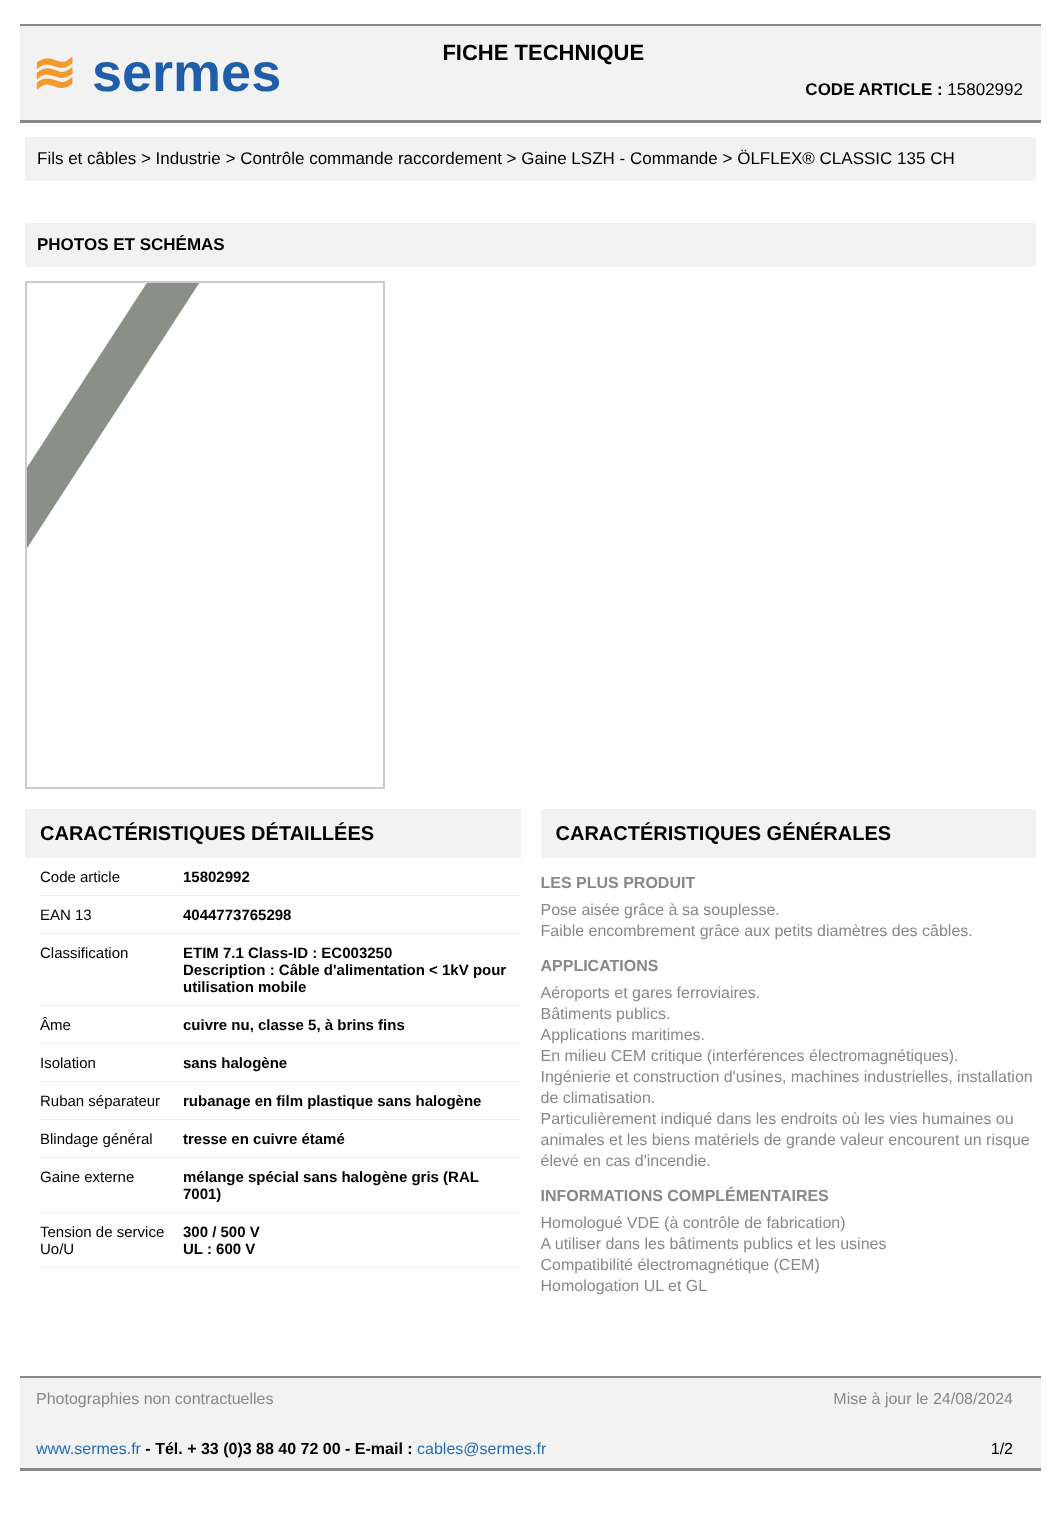≋ sermes
FICHE TECHNIQUE
CODE ARTICLE : 15802992
Fils et câbles > Industrie > Contrôle commande raccordement > Gaine LSZH - Commande > ÖLFLEX® CLASSIC 135 CH
PHOTOS ET SCHÉMAS
CARACTÉRISTIQUES DÉTAILLÉES
| Code article | 15802992 |
| EAN 13 | 4044773765298 |
| Classification | ETIM 7.1 Class-ID : EC003250 Description : Câble d'alimentation < 1kV pour utilisation mobile |
| Âme | cuivre nu, classe 5, à brins fins |
| Isolation | sans halogène |
| Ruban séparateur | rubanage en film plastique sans halogène |
| Blindage général | tresse en cuivre étamé |
| Gaine externe | mélange spécial sans halogène gris (RAL 7001) |
| Tension de service Uo/U | 300 / 500 V UL : 600 V |
CARACTÉRISTIQUES GÉNÉRALES
LES PLUS PRODUIT
Pose aisée grâce à sa souplesse.
Faible encombrement grâce aux petits diamètres des câbles.
APPLICATIONS
Aéroports et gares ferroviaires.
Bâtiments publics.
Applications maritimes.
En milieu CEM critique (interférences électromagnétiques).
Ingénierie et construction d'usines, machines industrielles, installation de climatisation.
Particulièrement indiqué dans les endroits où les vies humaines ou animales et les biens matériels de grande valeur encourent un risque élevé en cas d'incendie.
INFORMATIONS COMPLÉMENTAIRES
Homologué VDE (à contrôle de fabrication)
A utiliser dans les bâtiments publics et les usines
Compatibilité électromagnétique (CEM)
Homologation UL et GL
Photographies non contractuelles Mise à jour le 24/08/2024
www.sermes.fr - Tél. + 33 (0)3 88 40 72 00 - E-mail : cables@sermes.fr 1/2